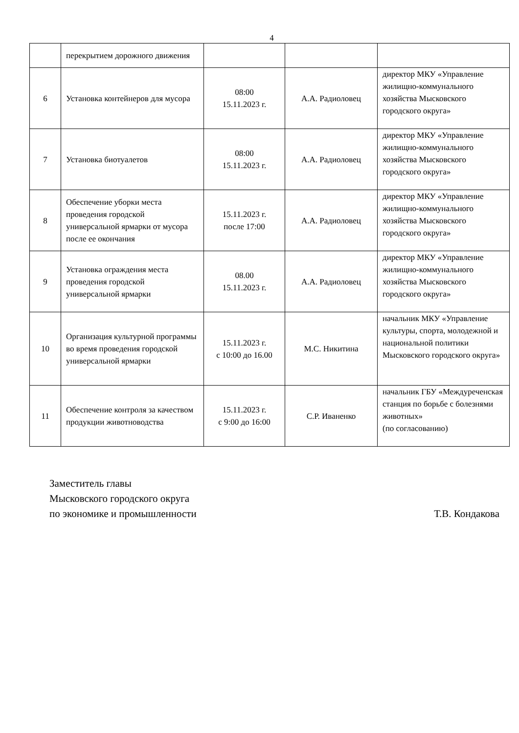4
| | перекрытием дорожного движения | | | |
| 6 | Установка контейнеров для мусора | 08:00 15.11.2023 г. | А.А. Радиоловец | директор МКУ «Управление жилищно-коммунального хозяйства Мысковского городского округа» |
| 7 | Установка биотуалетов | 08:00 15.11.2023 г. | А.А. Радиоловец | директор МКУ «Управление жилищно-коммунального хозяйства Мысковского городского округа» |
| 8 | Обеспечение уборки места проведения городской универсальной ярмарки от мусора после ее окончания | 15.11.2023 г. после 17:00 | А.А. Радиоловец | директор МКУ «Управление жилищно-коммунального хозяйства Мысковского городского округа» |
| 9 | Установка ограждения места проведения городской универсальной ярмарки | 08.00 15.11.2023 г. | А.А. Радиоловец | директор МКУ «Управление жилищно-коммунального хозяйства Мысковского городского округа» |
| 10 | Организация культурной программы во время проведения городской универсальной ярмарки | 15.11.2023 г. с 10:00 до 16.00 | М.С. Никитина | начальник МКУ «Управление культуры, спорта, молодежной и национальной политики Мысковского городского округа» |
| 11 | Обеспечение контроля за качеством продукции животноводства | 15.11.2023 г. с 9:00 до 16:00 | С.Р. Иваненко | начальник ГБУ «Междуреченская станция по борьбе с болезнями животных» (по согласованию) |
Заместитель главы
Мысковского городского округа
по экономике и промышленности Т.В. Кондакова